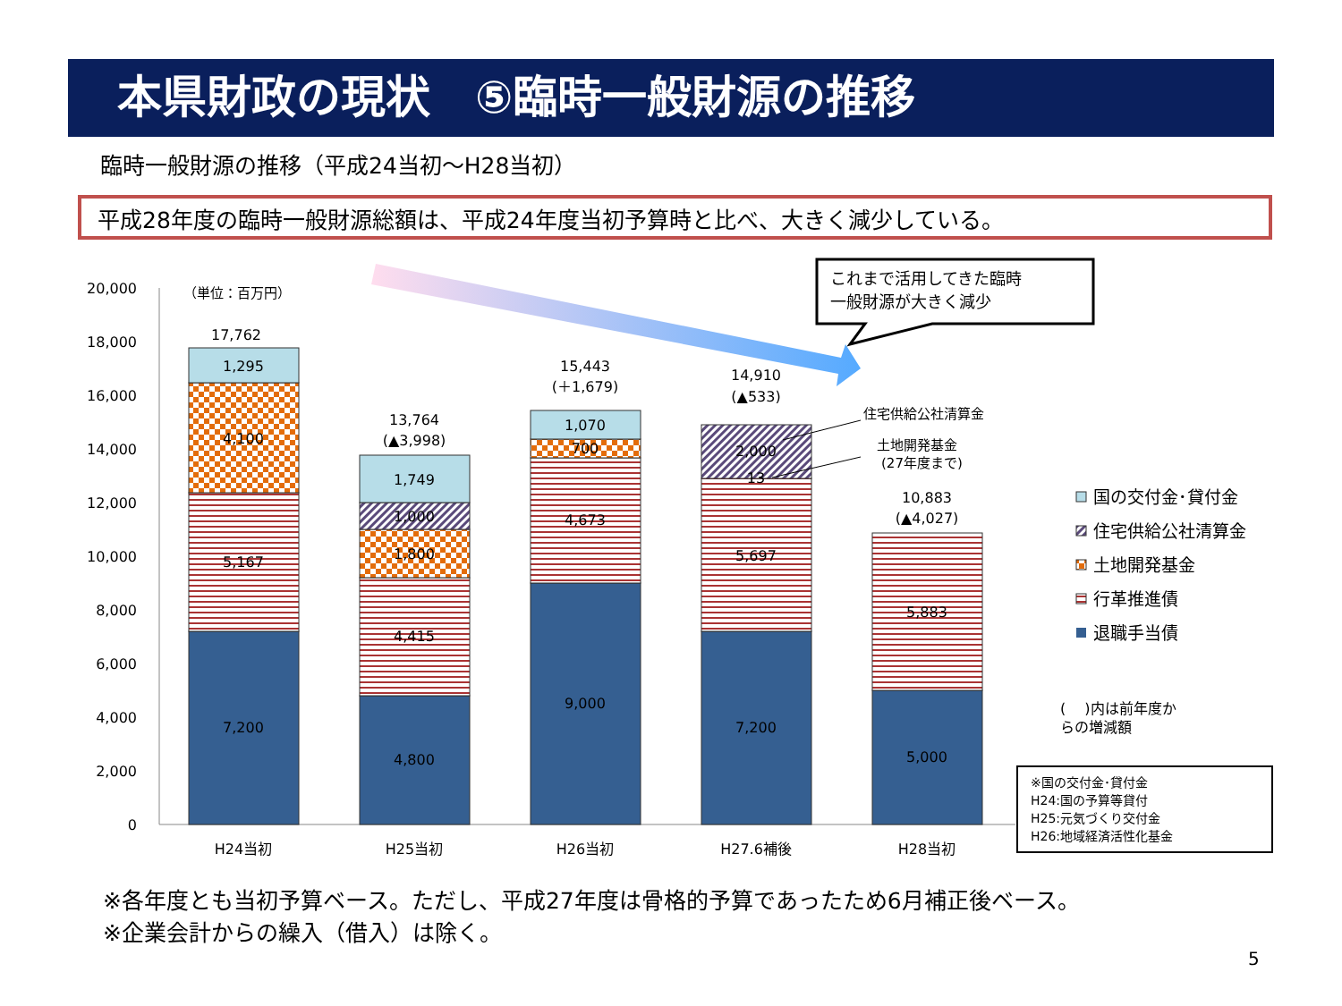本県財政の現状　⑤臨時一般財源の推移
臨時一般財源の推移（平成24当初～H28当初）
平成28年度の臨時一般財源総額は、平成24年度当初予算時と比べ、大きく減少している。
20,000
18,000
16,000
14,000
12,000
10,000
8,000
6,000
4,000
2,000
0
（単位：百万円）
17,762
1,295
4,100
5,167
7,200
13,764
(▲3,998)
1,749
1,000
1,800
4,415
4,800
15,443
(＋1,679)
1,070
700
4,673
9,000
14,910
(▲533)
2,000
13
5,697
7,200
10,883
(▲4,027)
5,883
5,000
H24当初
H25当初
H26当初
H27.6補後
H28当初
これまで活用してきた臨時
一般財源が大きく減少
住宅供給公社清算金
土地開発基金
(27年度まで)
国の交付金･貸付金
住宅供給公社清算金
土地開発基金
行革推進債
退職手当債
(　 )内は前年度か
らの増減額
※国の交付金･貸付金
H24:国の予算等貸付
H25:元気づくり交付金
H26:地域経済活性化基金
※各年度とも当初予算ベース。ただし、平成27年度は骨格的予算であったため6月補正後ベース。
※企業会計からの繰入（借入）は除く。
5